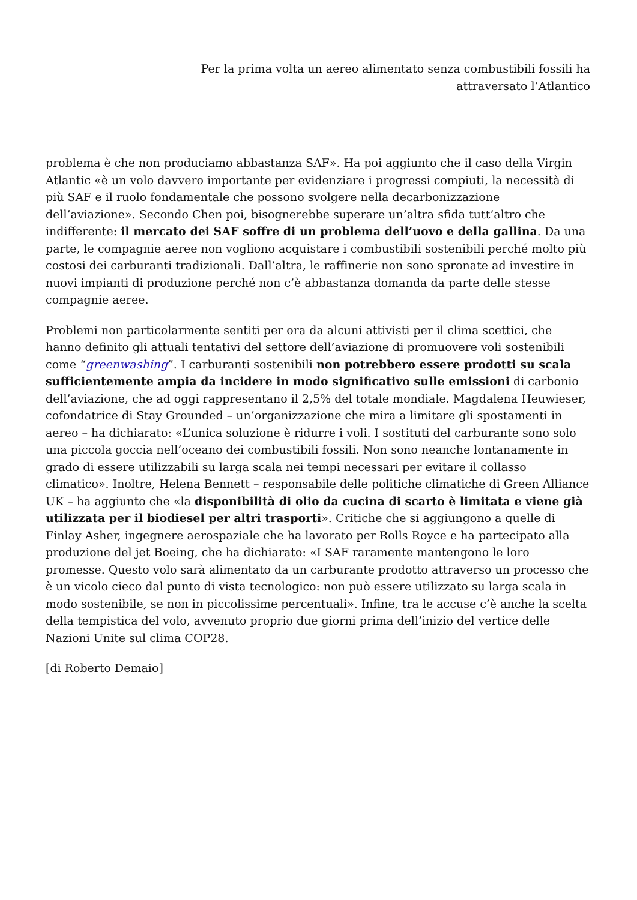Per la prima volta un aereo alimentato senza combustibili fossili ha
attraversato l’Atlantico
problema è che non produciamo abbastanza SAF». Ha poi aggiunto che il caso della Virgin Atlantic «è un volo davvero importante per evidenziare i progressi compiuti, la necessità di più SAF e il ruolo fondamentale che possono svolgere nella decarbonizzazione dell’aviazione». Secondo Chen poi, bisognerebbe superare un’altra sfida tutt’altro che indifferente: il mercato dei SAF soffre di un problema dell’uovo e della gallina. Da una parte, le compagnie aeree non vogliono acquistare i combustibili sostenibili perché molto più costosi dei carburanti tradizionali. Dall’altra, le raffinerie non sono spronate ad investire in nuovi impianti di produzione perché non c’è abbastanza domanda da parte delle stesse compagnie aeree.
Problemi non particolarmente sentiti per ora da alcuni attivisti per il clima scettici, che hanno definito gli attuali tentativi del settore dell’aviazione di promuovere voli sostenibili come “greenwashing”. I carburanti sostenibili non potrebbero essere prodotti su scala sufficientemente ampia da incidere in modo significativo sulle emissioni di carbonio dell’aviazione, che ad oggi rappresentano il 2,5% del totale mondiale. Magdalena Heuwieser, cofondatrice di Stay Grounded – un’organizzazione che mira a limitare gli spostamenti in aereo – ha dichiarato: «L’unica soluzione è ridurre i voli. I sostituti del carburante sono solo una piccola goccia nell’oceano dei combustibili fossili. Non sono neanche lontanamente in grado di essere utilizzabili su larga scala nei tempi necessari per evitare il collasso climatico». Inoltre, Helena Bennett – responsabile delle politiche climatiche di Green Alliance UK – ha aggiunto che «la disponibilità di olio da cucina di scarto è limitata e viene già utilizzata per il biodiesel per altri trasporti». Critiche che si aggiungono a quelle di Finlay Asher, ingegnere aerospaziale che ha lavorato per Rolls Royce e ha partecipato alla produzione del jet Boeing, che ha dichiarato: «I SAF raramente mantengono le loro promesse. Questo volo sarà alimentato da un carburante prodotto attraverso un processo che è un vicolo cieco dal punto di vista tecnologico: non può essere utilizzato su larga scala in modo sostenibile, se non in piccolissime percentuali». Infine, tra le accuse c’è anche la scelta della tempistica del volo, avvenuto proprio due giorni prima dell’inizio del vertice delle Nazioni Unite sul clima COP28.
[di Roberto Demaio]